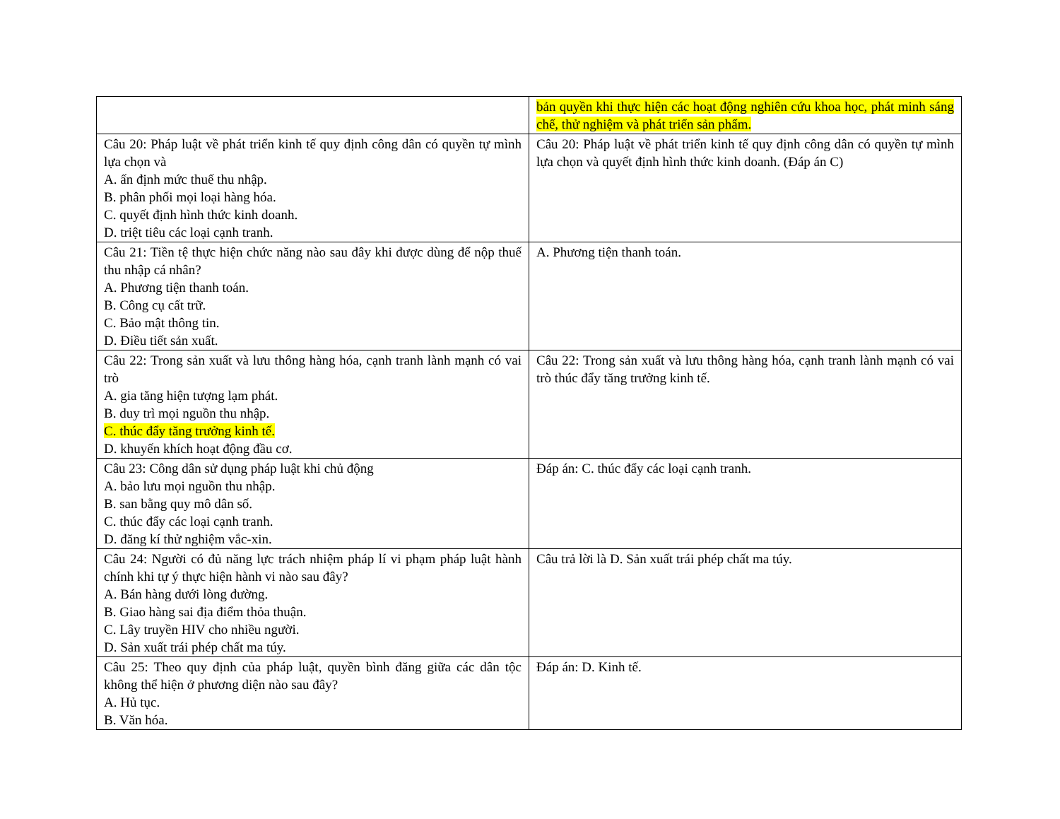| | bản quyền khi thực hiện các hoạt động nghiên cứu khoa học, phát minh sáng chế, thử nghiệm và phát triển sản phẩm. |
| Câu 20: Pháp luật về phát triển kinh tế quy định công dân có quyền tự mình lựa chọn và A. ấn định mức thuế thu nhập. B. phân phối mọi loại hàng hóa. C. quyết định hình thức kinh doanh. D. triệt tiêu các loại cạnh tranh. | Câu 20: Pháp luật về phát triển kinh tế quy định công dân có quyền tự mình lựa chọn và quyết định hình thức kinh doanh. (Đáp án C) |
| Câu 21: Tiền tệ thực hiện chức năng nào sau đây khi được dùng để nộp thuế thu nhập cá nhân? A. Phương tiện thanh toán. B. Công cụ cất trữ. C. Bảo mật thông tin. D. Điều tiết sản xuất. | A. Phương tiện thanh toán. |
| Câu 22: Trong sản xuất và lưu thông hàng hóa, cạnh tranh lành mạnh có vai trò A. gia tăng hiện tượng lạm phát. B. duy trì mọi nguồn thu nhập. C. thúc đẩy tăng trưởng kinh tế. D. khuyến khích hoạt động đầu cơ. | Câu 22: Trong sản xuất và lưu thông hàng hóa, cạnh tranh lành mạnh có vai trò thúc đẩy tăng trưởng kinh tế. |
| Câu 23: Công dân sử dụng pháp luật khi chủ động A. bảo lưu mọi nguồn thu nhập. B. san bằng quy mô dân số. C. thúc đẩy các loại cạnh tranh. D. đăng kí thử nghiệm vắc-xin. | Đáp án: C. thúc đẩy các loại cạnh tranh. |
| Câu 24: Người có đủ năng lực trách nhiệm pháp lí vi phạm pháp luật hành chính khi tự ý thực hiện hành vi nào sau đây? A. Bán hàng dưới lòng đường. B. Giao hàng sai địa điểm thỏa thuận. C. Lây truyền HIV cho nhiều người. D. Sản xuất trái phép chất ma túy. | Câu trả lời là D. Sản xuất trái phép chất ma túy. |
| Câu 25: Theo quy định của pháp luật, quyền bình đăng giữa các dân tộc không thể hiện ở phương diện nào sau đây? A. Hủ tục. B. Văn hóa. | Đáp án: D. Kinh tế. |